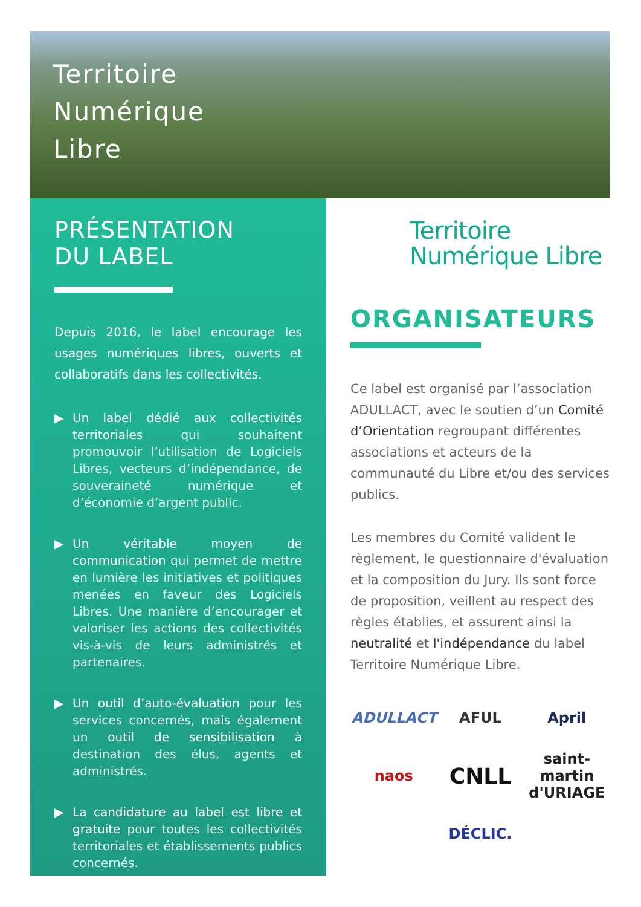Territoire
Numérique
Libre
PRÉSENTATION
DU LABEL
Depuis 2016, le label encourage les usages numériques libres, ouverts et collaboratifs dans les collectivités.
▶ Un label dédié aux collectivités territoriales qui souhaitent promouvoir l’utilisation de Logiciels Libres, vecteurs d’indépendance, de souveraineté numérique et d’économie d’argent public.
▶ Un véritable moyen de communication qui permet de mettre en lumière les initiatives et politiques menées en faveur des Logiciels Libres. Une manière d’encourager et valoriser les actions des collectivités vis-à-vis de leurs administrés et partenaires.
▶ Un outil d’auto-évaluation pour les services concernés, mais également un outil de sensibilisation à destination des élus, agents et administrés.
▶ La candidature au label est libre et gratuite pour toutes les collectivités territoriales et établissements publics concernés.
Territoire
Numérique Libre
ORGANISATEURS
Ce label est organisé par l’association ADULLACT, avec le soutien d’un Comité d’Orientation regroupant différentes associations et acteurs de la communauté du Libre et/ou des services publics.
Les membres du Comité valident le règlement, le questionnaire d'évaluation et la composition du Jury. Ils sont force de proposition, veillent au respect des règles établies, et assurent ainsi la neutralité et l'indépendance du label Territoire Numérique Libre.
ADULLACT AFUL April naos CNLL saint-martin d'URIAGE DÉCLIC.